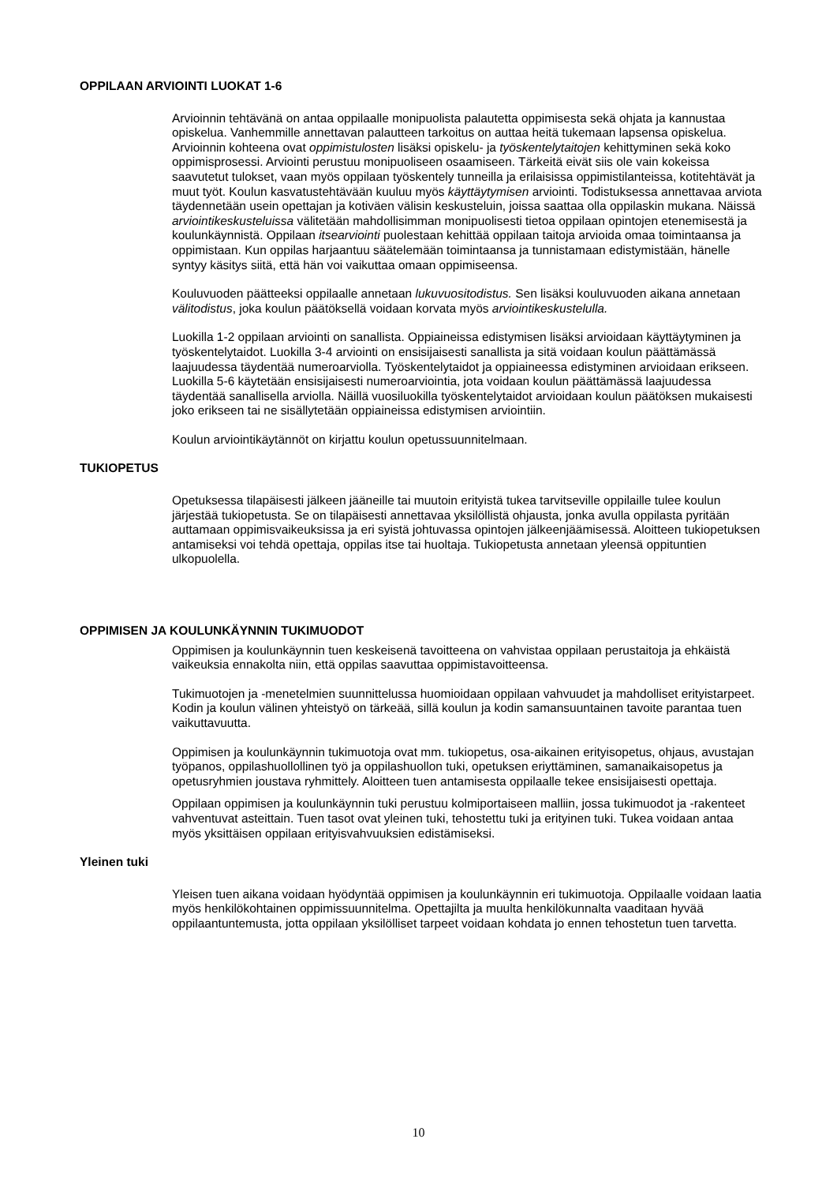OPPILAAN ARVIOINTI LUOKAT 1-6
Arvioinnin tehtävänä on antaa oppilaalle monipuolista palautetta oppimisesta sekä ohjata ja kannustaa opiskelua. Vanhemmille annettavan palautteen tarkoitus on auttaa heitä tukemaan lapsensa opiskelua. Arvioinnin kohteena ovat oppimistulosten lisäksi opiskelu- ja työskentelytaitojen kehittyminen sekä koko oppimisprosessi. Arviointi perustuu monipuoliseen osaamiseen. Tärkeitä eivät siis ole vain kokeissa saavutetut tulokset, vaan myös oppilaan työskentely tunneilla ja erilaisissa oppimistilanteissa, kotitehtävät ja muut työt. Koulun kasvatustehtävään kuuluu myös käyttäytymisen arviointi. Todistuksessa annettavaa arviota täydennetään usein opettajan ja kotiväen välisin keskusteluin, joissa saattaa olla oppilaskin mukana. Näissä arviointikeskusteluissa välitetään mahdollisimman monipuolisesti tietoa oppilaan opintojen etenemisestä ja koulunkäynnistä. Oppilaan itsearviointi puolestaan kehittää oppilaan taitoja arvioida omaa toimintaansa ja oppimistaan. Kun oppilas harjaantuu säätelemään toimintaansa ja tunnistamaan edistymistään, hänelle syntyy käsitys siitä, että hän voi vaikuttaa omaan oppimiseensa.
Kouluvuoden päätteeksi oppilaalle annetaan lukuvuositodistus. Sen lisäksi kouluvuoden aikana annetaan välitodistus, joka koulun päätöksellä voidaan korvata myös arviointikeskustelulla.
Luokilla 1-2 oppilaan arviointi on sanallista. Oppiaineissa edistymisen lisäksi arvioidaan käyttäytyminen ja työskentelytaidot. Luokilla 3-4 arviointi on ensisijaisesti sanallista ja sitä voidaan koulun päättämässä laajuudessa täydentää numeroarviolla. Työskentelytaidot ja oppiaineessa edistyminen arvioidaan erikseen. Luokilla 5-6 käytetään ensisijaisesti numeroarviointia, jota voidaan koulun päättämässä laajuudessa täydentää sanallisella arviolla. Näillä vuosiluokilla työskentelytaidot arvioidaan koulun päätöksen mukaisesti joko erikseen tai ne sisällytetään oppiaineissa edistymisen arviointiin.
Koulun arviointikäytännöt on kirjattu koulun opetussuunnitelmaan.
TUKIOPETUS
Opetuksessa tilapäisesti jälkeen jääneille tai muutoin erityistä tukea tarvitseville oppilaille tulee koulun järjestää tukiopetusta. Se on tilapäisesti annettavaa yksilöllistä ohjausta, jonka avulla oppilasta pyritään auttamaan oppimisvaikeuksissa ja eri syistä johtuvassa opintojen jälkeenjäämisessä. Aloitteen tukiopetuksen antamiseksi voi tehdä opettaja, oppilas itse tai huoltaja. Tukiopetusta annetaan yleensä oppituntien ulkopuolella.
OPPIMISEN JA KOULUNKÄYNNIN TUKIMUODOT
Oppimisen ja koulunkäynnin tuen keskeisenä tavoitteena on vahvistaa oppilaan perustaitoja ja ehkäistä vaikeuksia ennakolta niin, että oppilas saavuttaa oppimistavoitteensa.
Tukimuotojen ja -menetelmien suunnittelussa huomioidaan oppilaan vahvuudet ja mahdolliset erityistarpeet. Kodin ja koulun välinen yhteistyö on tärkeää, sillä koulun ja kodin samansuuntainen tavoite parantaa tuen vaikuttavuutta.
Oppimisen ja koulunkäynnin tukimuotoja ovat mm. tukiopetus, osa-aikainen erityisopetus, ohjaus, avustajan työpanos, oppilashuollollinen työ ja oppilashuollon tuki, opetuksen eriyttäminen, samanaikaisopetus ja opetusryhmien joustava ryhmittely. Aloitteen tuen antamisesta oppilaalle tekee ensisijaisesti opettaja.
Oppilaan oppimisen ja koulunkäynnin tuki perustuu kolmiportaiseen malliin, jossa tukimuodot ja -rakenteet vahventuvat asteittain. Tuen tasot ovat yleinen tuki, tehostettu tuki ja erityinen tuki. Tukea voidaan antaa myös yksittäisen oppilaan erityisvahvuuksien edistämiseksi.
Yleinen tuki
Yleisen tuen aikana voidaan hyödyntää oppimisen ja koulunkäynnin eri tukimuotoja. Oppilaalle voidaan laatia myös henkilökohtainen oppimissuunnitelma. Opettajilta ja muulta henkilökunnalta vaaditaan hyvää oppilaantuntemusta, jotta oppilaan yksilölliset tarpeet voidaan kohdata jo ennen tehostetun tuen tarvetta.
10